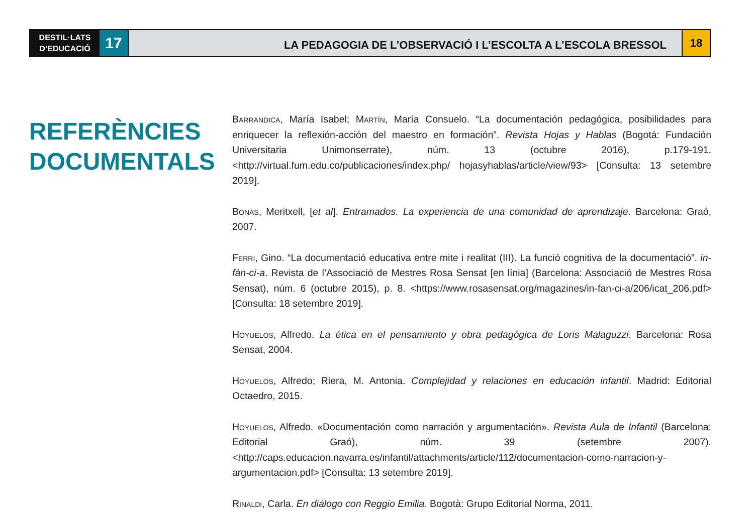DESTIL·LATS
D’EDUCACIÓ
17
LA PEDAGOGIA DE L’OBSERVACIÓ I L’ESCOLTA A L’ESCOLA BRESSOL
18
REFERÈNCIES
DOCUMENTALS
Barrandica, María Isabel; Martín, María Consuelo. “La documentación pedagógica, posibilidades para enriquecer la reflexión-acción del maestro en formación”. Revista Hojas y Hablas (Bogotá: Fundación Universitaria Unimonserrate), núm. 13 (octubre 2016), p.179-191. <http://virtual.fum.edu.co/publicaciones/index.php/ hojasyhablas/article/view/93> [Consulta: 13 setembre 2019].
Bonàs, Meritxell, [et al]. Entramados. La experiencia de una comunidad de aprendizaje. Barcelona: Graó, 2007.
Ferri, Gino. “La documentació educativa entre mite i realitat (III). La funció cognitiva de la documentació”. in-fàn-ci-a. Revista de l’Associació de Mestres Rosa Sensat [en línia] (Barcelona: Associació de Mestres Rosa Sensat), núm. 6 (octubre 2015), p. 8. <https://www.rosasensat.org/magazines/in-fan-ci-a/206/icat_206.pdf> [Consulta: 18 setembre 2019].
Hoyuelos, Alfredo. La ética en el pensamiento y obra pedagógica de Loris Malaguzzi. Barcelona: Rosa Sensat, 2004.
Hoyuelos, Alfredo; Riera, M. Antonia. Complejidad y relaciones en educación infantil. Madrid: Editorial Octaedro, 2015.
Hoyuelos, Alfredo. «Documentación como narración y argumentación». Revista Aula de Infantil (Barcelona: Editorial Graó), núm. 39 (setembre 2007). <http://caps.educacion.navarra.es/infantil/attachments/article/112/documentacion-como-narracion-y-argumentacion.pdf> [Consulta: 13 setembre 2019].
Rinaldi, Carla. En diálogo con Reggio Emilia. Bogotà: Grupo Editorial Norma, 2011.